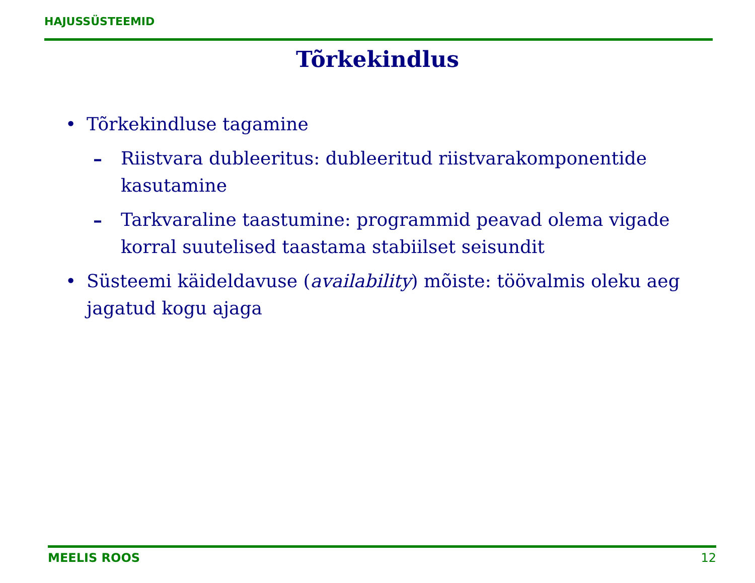HAJUSSÜSTEEMID
Tõrkekindlus
• Tõrkekindluse tagamine
– Riistvara dubleeritus: dubleeritud riistvarakomponentide kasutamine
– Tarkvaraline taastumine: programmid peavad olema vigade korral suutelised taastama stabiilset seisundit
• Süsteemi käideldavuse (availability) mõiste: töövalmis oleku aeg jagatud kogu ajaga
MEELIS ROOS 12